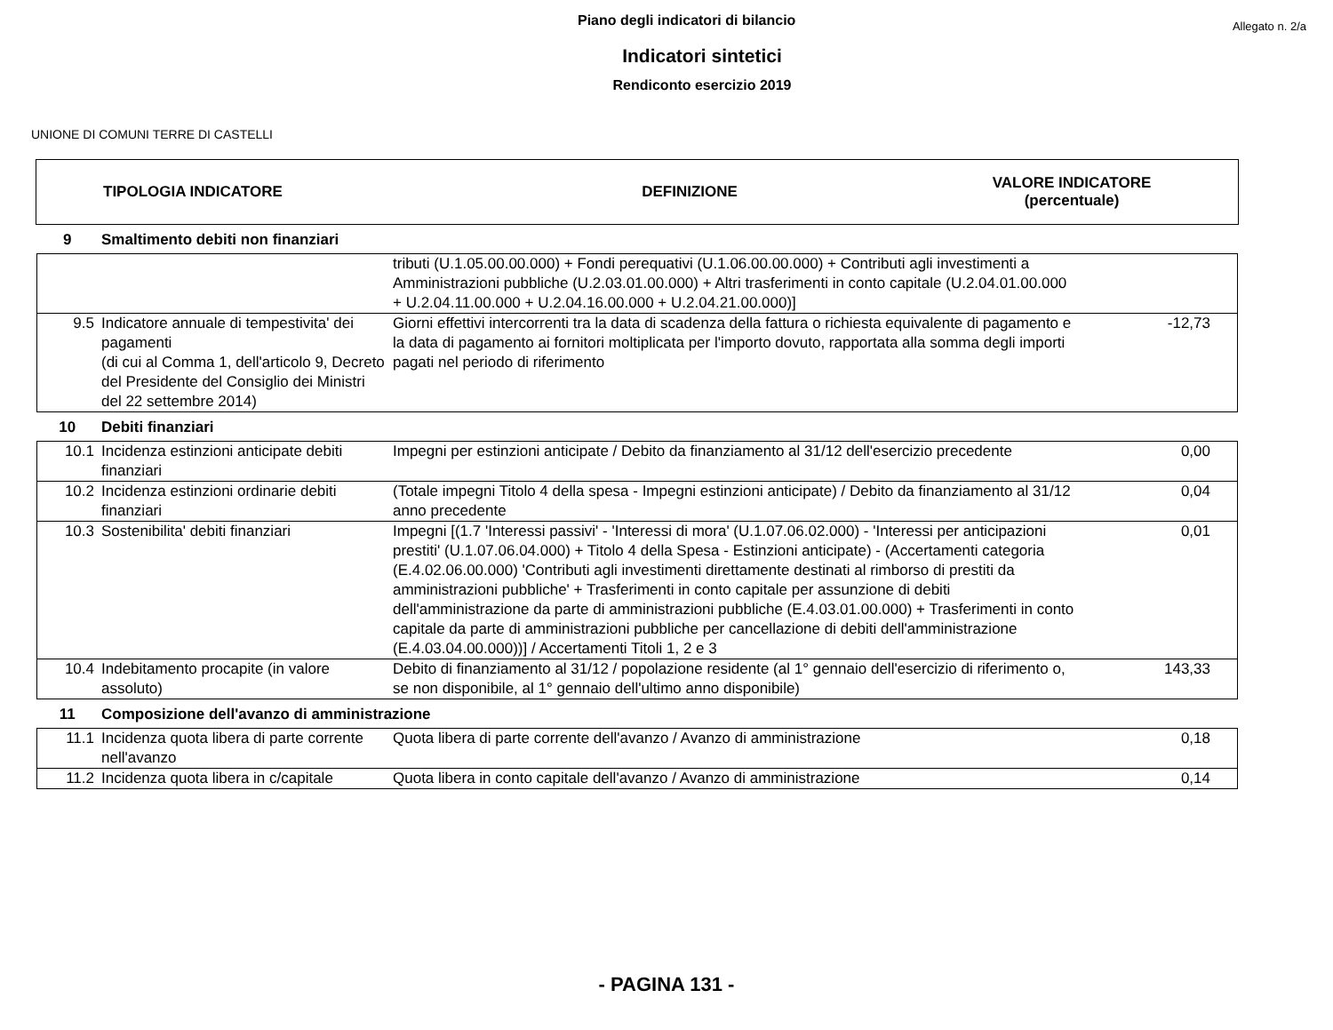Piano degli indicatori di bilancio
Allegato n. 2/a
Indicatori sintetici
Rendiconto esercizio 2019
UNIONE DI COMUNI TERRE DI CASTELLI
TIPOLOGIA INDICATORE DEFINIZIONE
VALORE INDICATORE
(percentuale)
| 9 | Smaltimento debiti non finanziari | | |
| | | tributi (U.1.05.00.00.000) + Fondi perequativi (U.1.06.00.00.000) + Contributi agli investimenti a Amministrazioni pubbliche (U.2.03.01.00.000) + Altri trasferimenti in conto capitale (U.2.04.01.00.000 + U.2.04.11.00.000 + U.2.04.16.00.000 + U.2.04.21.00.000)] | |
| 9.5 | Indicatore annuale di tempestivita' dei pagamenti (di cui al Comma 1, dell'articolo 9, Decreto del Presidente del Consiglio dei Ministri del 22 settembre 2014) | Giorni effettivi intercorrenti tra la data di scadenza della fattura o richiesta equivalente di pagamento e la data di pagamento ai fornitori moltiplicata per l'importo dovuto, rapportata alla somma degli importi pagati nel periodo di riferimento | -12,73 |
| 10 | Debiti finanziari | | |
| 10.1 | Incidenza estinzioni anticipate debiti finanziari | Impegni per estinzioni anticipate / Debito da finanziamento al 31/12 dell'esercizio precedente | 0,00 |
| 10.2 | Incidenza estinzioni ordinarie debiti finanziari | (Totale impegni Titolo 4 della spesa - Impegni estinzioni anticipate) / Debito da finanziamento al 31/12 anno precedente | 0,04 |
| 10.3 | Sostenibilita' debiti finanziari | Impegni [(1.7 'Interessi passivi' - 'Interessi di mora' (U.1.07.06.02.000) - 'Interessi per anticipazioni prestiti' (U.1.07.06.04.000) + Titolo 4 della Spesa - Estinzioni anticipate) - (Accertamenti categoria (E.4.02.06.00.000) 'Contributi agli investimenti direttamente destinati al rimborso di prestiti da amministrazioni pubbliche' + Trasferimenti in conto capitale per assunzione di debiti dell'amministrazione da parte di amministrazioni pubbliche (E.4.03.01.00.000) + Trasferimenti in conto capitale da parte di amministrazioni pubbliche per cancellazione di debiti dell'amministrazione (E.4.03.04.00.000))] / Accertamenti Titoli 1, 2 e 3 | 0,01 |
| 10.4 | Indebitamento procapite (in valore assoluto) | Debito di finanziamento al 31/12 / popolazione residente (al 1° gennaio dell'esercizio di riferimento o, se non disponibile, al 1° gennaio dell'ultimo anno disponibile) | 143,33 |
| 11 | Composizione dell'avanzo di amministrazione | | |
| 11.1 | Incidenza quota libera di parte corrente nell'avanzo | Quota libera di parte corrente dell'avanzo / Avanzo di amministrazione | 0,18 |
| 11.2 | Incidenza quota libera in c/capitale | Quota libera in conto capitale dell'avanzo / Avanzo di amministrazione | 0,14 |
- PAGINA 131 -